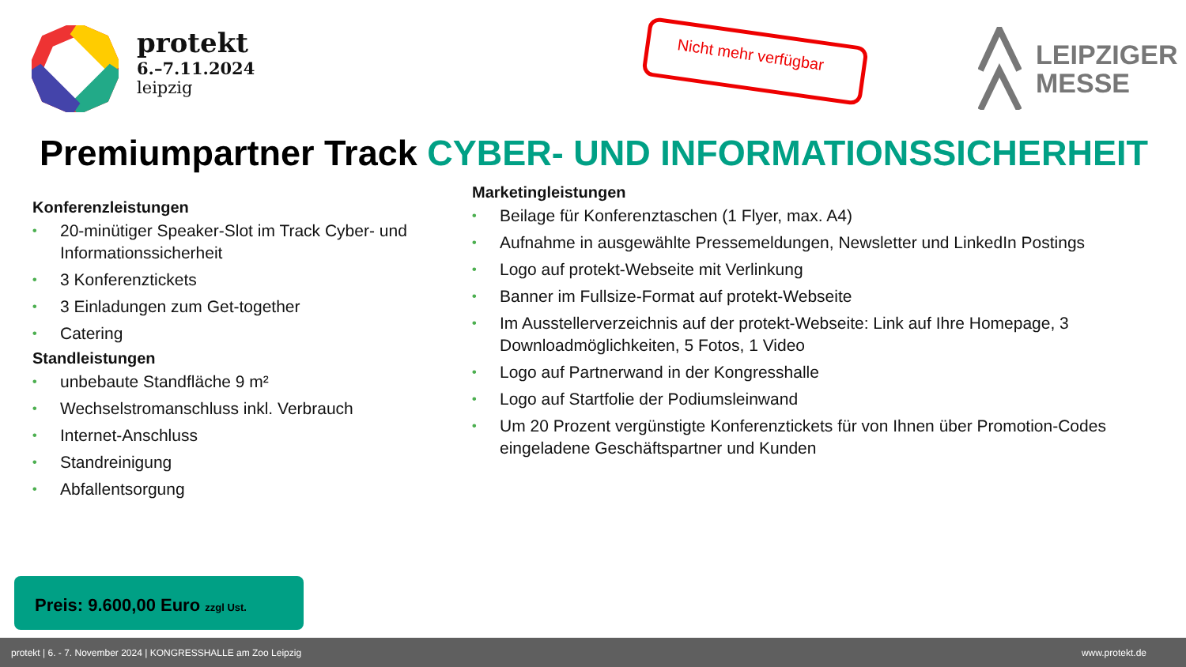protekt
6.–7.11.2024
leipzig
Nicht mehr verfügbar
LEIPZIGER
MESSE
Premiumpartner Track CYBER- UND INFORMATIONSSICHERHEIT
Konferenzleistungen
• 20-minütiger Speaker-Slot im Track Cyber- und Informationssicherheit
• 3 Konferenztickets
• 3 Einladungen zum Get-together
• Catering
Standleistungen
• unbebaute Standfläche 9 m²
• Wechselstromanschluss inkl. Verbrauch
• Internet-Anschluss
• Standreinigung
• Abfallentsorgung
Marketingleistungen
• Beilage für Konferenztaschen (1 Flyer, max. A4)
• Aufnahme in ausgewählte Pressemeldungen, Newsletter und LinkedIn Postings
• Logo auf protekt-Webseite mit Verlinkung
• Banner im Fullsize-Format auf protekt-Webseite
• Im Ausstellerverzeichnis auf der protekt-Webseite: Link auf Ihre Homepage, 3 Downloadmöglichkeiten, 5 Fotos, 1 Video
• Logo auf Partnerwand in der Kongresshalle
• Logo auf Startfolie der Podiumsleinwand
• Um 20 Prozent vergünstigte Konferenztickets für von Ihnen über Promotion-Codes eingeladene Geschäftspartner und Kunden
Preis: 9.600,00 Euro zzgl Ust.
protekt | 6. - 7. November 2024 | KONGRESSHALLE am Zoo Leipzig www.protekt.de